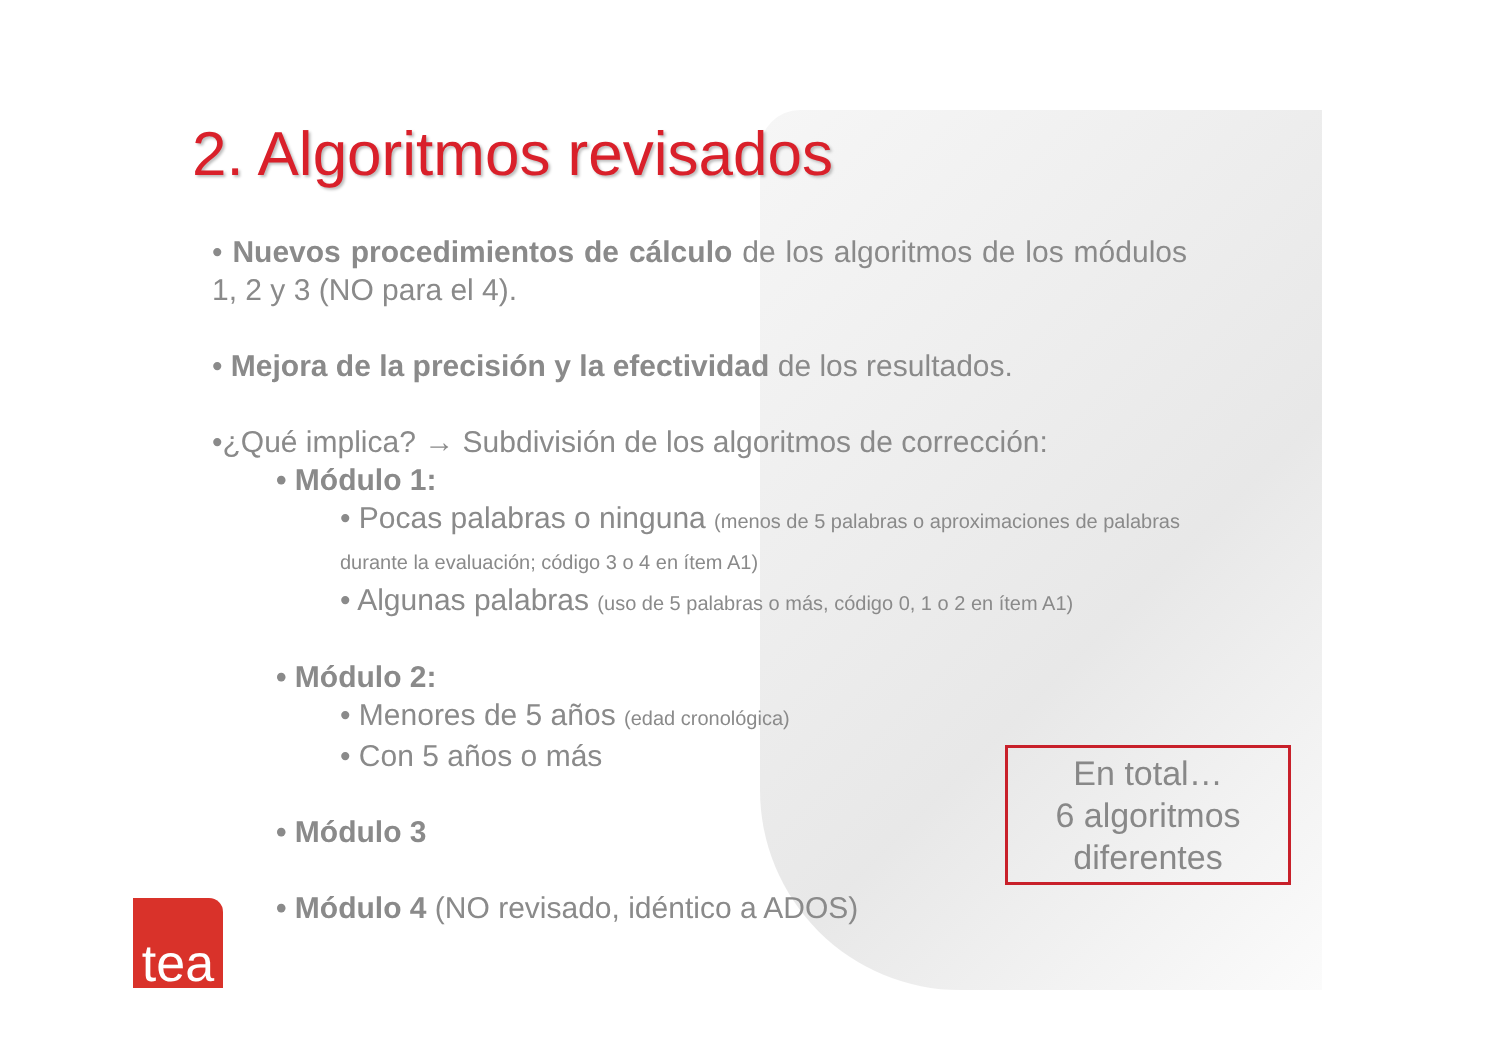2. Algoritmos revisados
• Nuevos procedimientos de cálculo de los algoritmos de los módulos 1, 2 y 3 (NO para el 4).
• Mejora de la precisión y la efectividad de los resultados.
•¿Qué implica? → Subdivisión de los algoritmos de corrección:
• Módulo 1:
• Pocas palabras o ninguna (menos de 5 palabras o aproximaciones de palabras durante la evaluación; código 3 o 4 en ítem A1)
• Algunas palabras (uso de 5 palabras o más, código 0, 1 o 2 en ítem A1)
• Módulo 2:
• Menores de 5 años (edad cronológica)
• Con 5 años o más
• Módulo 3
• Módulo 4 (NO revisado, idéntico a ADOS)
En total…
6 algoritmos
diferentes
tea